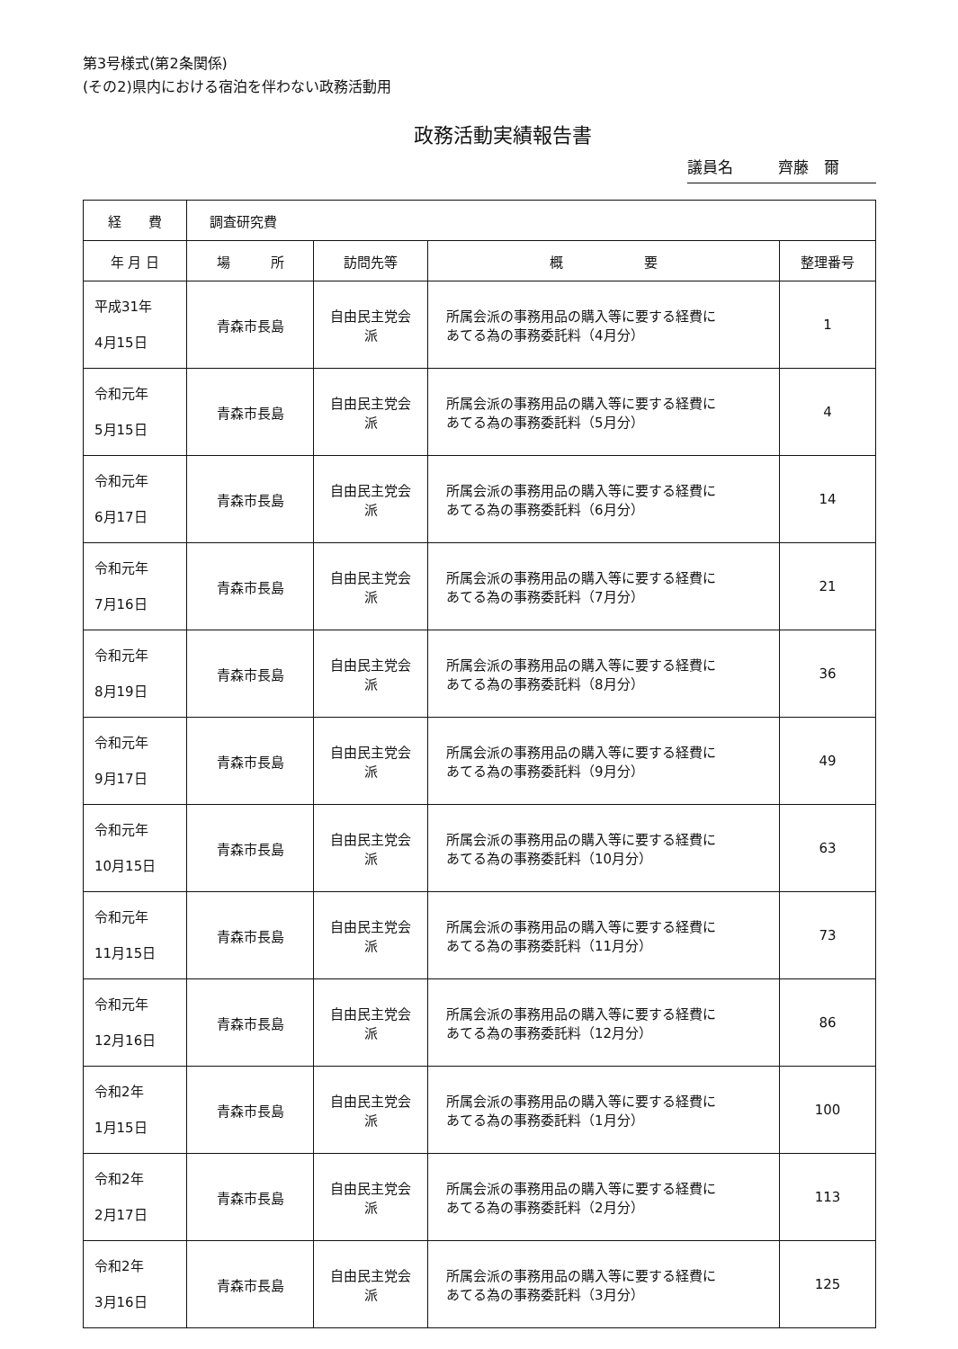第3号様式(第2条関係)
(その2)県内における宿泊を伴わない政務活動用
政務活動実績報告書
議員名 齊藤　爾
| 経 費 | 調査研究費 | | | |
| 年 月 日 | 場 所 | 訪問先等 | 概 要 | 整理番号 |
| 平成31年 4月15日 | 青森市長島 | 自由民主党会 派 | 所属会派の事務用品の購入等に要する経費に あてる為の事務委託料（4月分） | 1 |
| 令和元年 5月15日 | 青森市長島 | 自由民主党会 派 | 所属会派の事務用品の購入等に要する経費に あてる為の事務委託料（5月分） | 4 |
| 令和元年 6月17日 | 青森市長島 | 自由民主党会 派 | 所属会派の事務用品の購入等に要する経費に あてる為の事務委託料（6月分） | 14 |
| 令和元年 7月16日 | 青森市長島 | 自由民主党会 派 | 所属会派の事務用品の購入等に要する経費に あてる為の事務委託料（7月分） | 21 |
| 令和元年 8月19日 | 青森市長島 | 自由民主党会 派 | 所属会派の事務用品の購入等に要する経費に あてる為の事務委託料（8月分） | 36 |
| 令和元年 9月17日 | 青森市長島 | 自由民主党会 派 | 所属会派の事務用品の購入等に要する経費に あてる為の事務委託料（9月分） | 49 |
| 令和元年 10月15日 | 青森市長島 | 自由民主党会 派 | 所属会派の事務用品の購入等に要する経費に あてる為の事務委託料（10月分） | 63 |
| 令和元年 11月15日 | 青森市長島 | 自由民主党会 派 | 所属会派の事務用品の購入等に要する経費に あてる為の事務委託料（11月分） | 73 |
| 令和元年 12月16日 | 青森市長島 | 自由民主党会 派 | 所属会派の事務用品の購入等に要する経費に あてる為の事務委託料（12月分） | 86 |
| 令和2年 1月15日 | 青森市長島 | 自由民主党会 派 | 所属会派の事務用品の購入等に要する経費に あてる為の事務委託料（1月分） | 100 |
| 令和2年 2月17日 | 青森市長島 | 自由民主党会 派 | 所属会派の事務用品の購入等に要する経費に あてる為の事務委託料（2月分） | 113 |
| 令和2年 3月16日 | 青森市長島 | 自由民主党会 派 | 所属会派の事務用品の購入等に要する経費に あてる為の事務委託料（3月分） | 125 |